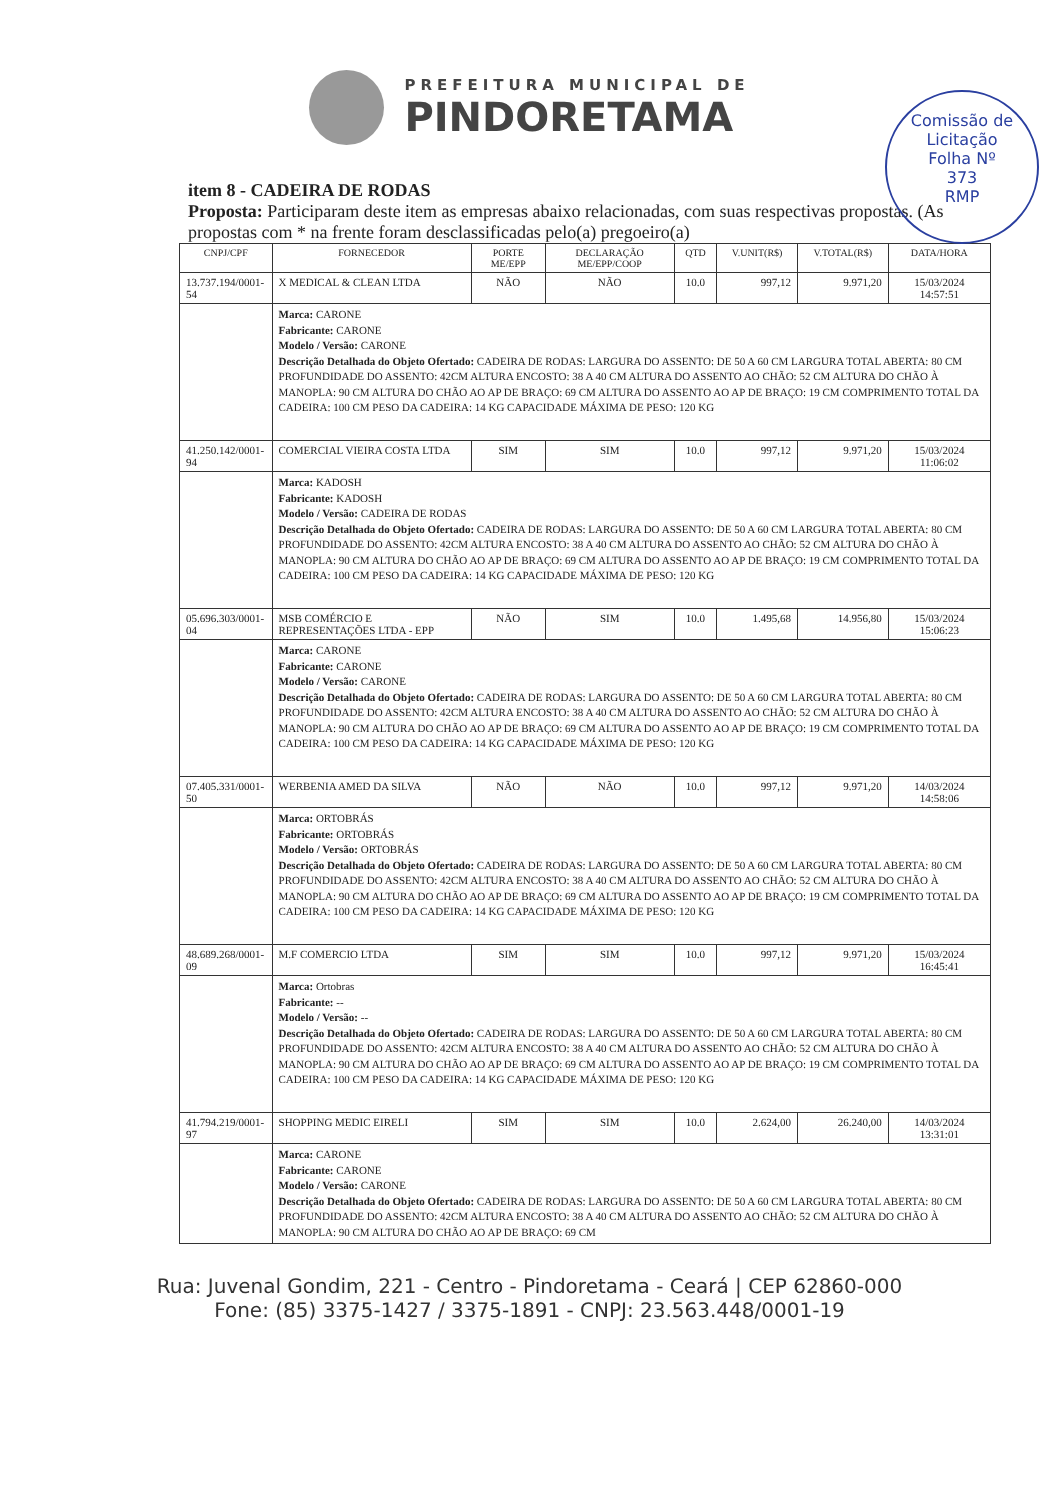PREFEITURA MUNICIPAL DE
PINDORETAMA
Comissão de Licitação
Folha Nº
373
RMP
item 8 - CADEIRA DE RODAS
Proposta: Participaram deste item as empresas abaixo relacionadas, com suas respectivas propostas. (As propostas com * na frente foram desclassificadas pelo(a) pregoeiro(a)
| CNPJ/CPF | FORNECEDOR | PORTE ME/EPP | DECLARAÇÃO ME/EPP/COOP | QTD | V.UNIT(R$) | V.TOTAL(R$) | DATA/HORA |
| --- | --- | --- | --- | --- | --- | --- | --- |
| 13.737.194/0001-54 | X MEDICAL & CLEAN LTDA | NÃO | NÃO | 10.0 | 997,12 | 9.971,20 | 15/03/2024 14:57:51 |
| | Marca: CARONE Fabricante: CARONE Modelo / Versão: CARONE Descrição Detalhada do Objeto Ofertado: CADEIRA DE RODAS: LARGURA DO ASSENTO: DE 50 A 60 CM LARGURA TOTAL ABERTA: 80 CM PROFUNDIDADE DO ASSENTO: 42CM ALTURA ENCOSTO: 38 A 40 CM ALTURA DO ASSENTO AO CHÃO: 52 CM ALTURA DO CHÃO À MANOPLA: 90 CM ALTURA DO CHÃO AO AP DE BRAÇO: 69 CM ALTURA DO ASSENTO AO AP DE BRAÇO: 19 CM COMPRIMENTO TOTAL DA CADEIRA: 100 CM PESO DA CADEIRA: 14 KG CAPACIDADE MÁXIMA DE PESO: 120 KG | | | | | | |
| 41.250.142/0001-94 | COMERCIAL VIEIRA COSTA LTDA | SIM | SIM | 10.0 | 997,12 | 9.971,20 | 15/03/2024 11:06:02 |
| | Marca: KADOSH Fabricante: KADOSH Modelo / Versão: CADEIRA DE RODAS Descrição Detalhada do Objeto Ofertado: CADEIRA DE RODAS: LARGURA DO ASSENTO: DE 50 A 60 CM LARGURA TOTAL ABERTA: 80 CM PROFUNDIDADE DO ASSENTO: 42CM ALTURA ENCOSTO: 38 A 40 CM ALTURA DO ASSENTO AO CHÃO: 52 CM ALTURA DO CHÃO À MANOPLA: 90 CM ALTURA DO CHÃO AO AP DE BRAÇO: 69 CM ALTURA DO ASSENTO AO AP DE BRAÇO: 19 CM COMPRIMENTO TOTAL DA CADEIRA: 100 CM PESO DA CADEIRA: 14 KG CAPACIDADE MÁXIMA DE PESO: 120 KG | | | | | | |
| 05.696.303/0001-04 | MSB COMÉRCIO E REPRESENTAÇÕES LTDA - EPP | NÃO | SIM | 10.0 | 1.495,68 | 14.956,80 | 15/03/2024 15:06:23 |
| | Marca: CARONE Fabricante: CARONE Modelo / Versão: CARONE Descrição Detalhada do Objeto Ofertado: CADEIRA DE RODAS: LARGURA DO ASSENTO: DE 50 A 60 CM LARGURA TOTAL ABERTA: 80 CM PROFUNDIDADE DO ASSENTO: 42CM ALTURA ENCOSTO: 38 A 40 CM ALTURA DO ASSENTO AO CHÃO: 52 CM ALTURA DO CHÃO À MANOPLA: 90 CM ALTURA DO CHÃO AO AP DE BRAÇO: 69 CM ALTURA DO ASSENTO AO AP DE BRAÇO: 19 CM COMPRIMENTO TOTAL DA CADEIRA: 100 CM PESO DA CADEIRA: 14 KG CAPACIDADE MÁXIMA DE PESO: 120 KG | | | | | | |
| 07.405.331/0001-50 | WERBENIA AMED DA SILVA | NÃO | NÃO | 10.0 | 997,12 | 9.971,20 | 14/03/2024 14:58:06 |
| | Marca: ORTOBRÁS Fabricante: ORTOBRÁS Modelo / Versão: ORTOBRÁS Descrição Detalhada do Objeto Ofertado: CADEIRA DE RODAS: LARGURA DO ASSENTO: DE 50 A 60 CM LARGURA TOTAL ABERTA: 80 CM PROFUNDIDADE DO ASSENTO: 42CM ALTURA ENCOSTO: 38 A 40 CM ALTURA DO ASSENTO AO CHÃO: 52 CM ALTURA DO CHÃO À MANOPLA: 90 CM ALTURA DO CHÃO AO AP DE BRAÇO: 69 CM ALTURA DO ASSENTO AO AP DE BRAÇO: 19 CM COMPRIMENTO TOTAL DA CADEIRA: 100 CM PESO DA CADEIRA: 14 KG CAPACIDADE MÁXIMA DE PESO: 120 KG | | | | | | |
| 48.689.268/0001-09 | M.F COMERCIO LTDA | SIM | SIM | 10.0 | 997,12 | 9.971,20 | 15/03/2024 16:45:41 |
| | Marca: Ortobras Fabricante: -- Modelo / Versão: -- Descrição Detalhada do Objeto Ofertado: CADEIRA DE RODAS: LARGURA DO ASSENTO: DE 50 A 60 CM LARGURA TOTAL ABERTA: 80 CM PROFUNDIDADE DO ASSENTO: 42CM ALTURA ENCOSTO: 38 A 40 CM ALTURA DO ASSENTO AO CHÃO: 52 CM ALTURA DO CHÃO À MANOPLA: 90 CM ALTURA DO CHÃO AO AP DE BRAÇO: 69 CM ALTURA DO ASSENTO AO AP DE BRAÇO: 19 CM COMPRIMENTO TOTAL DA CADEIRA: 100 CM PESO DA CADEIRA: 14 KG CAPACIDADE MÁXIMA DE PESO: 120 KG | | | | | | |
| 41.794.219/0001-97 | SHOPPING MEDIC EIRELI | SIM | SIM | 10.0 | 2.624,00 | 26.240,00 | 14/03/2024 13:31:01 |
| | Marca: CARONE Fabricante: CARONE Modelo / Versão: CARONE Descrição Detalhada do Objeto Ofertado: CADEIRA DE RODAS: LARGURA DO ASSENTO: DE 50 A 60 CM LARGURA TOTAL ABERTA: 80 CM PROFUNDIDADE DO ASSENTO: 42CM ALTURA ENCOSTO: 38 A 40 CM ALTURA DO ASSENTO AO CHÃO: 52 CM ALTURA DO CHÃO À MANOPLA: 90 CM ALTURA DO CHÃO AO AP DE BRAÇO: 69 CM | | | | | | |
Rua: Juvenal Gondim, 221 - Centro - Pindoretama - Ceará | CEP 62860-000
Fone: (85) 3375-1427 / 3375-1891 - CNPJ: 23.563.448/0001-19